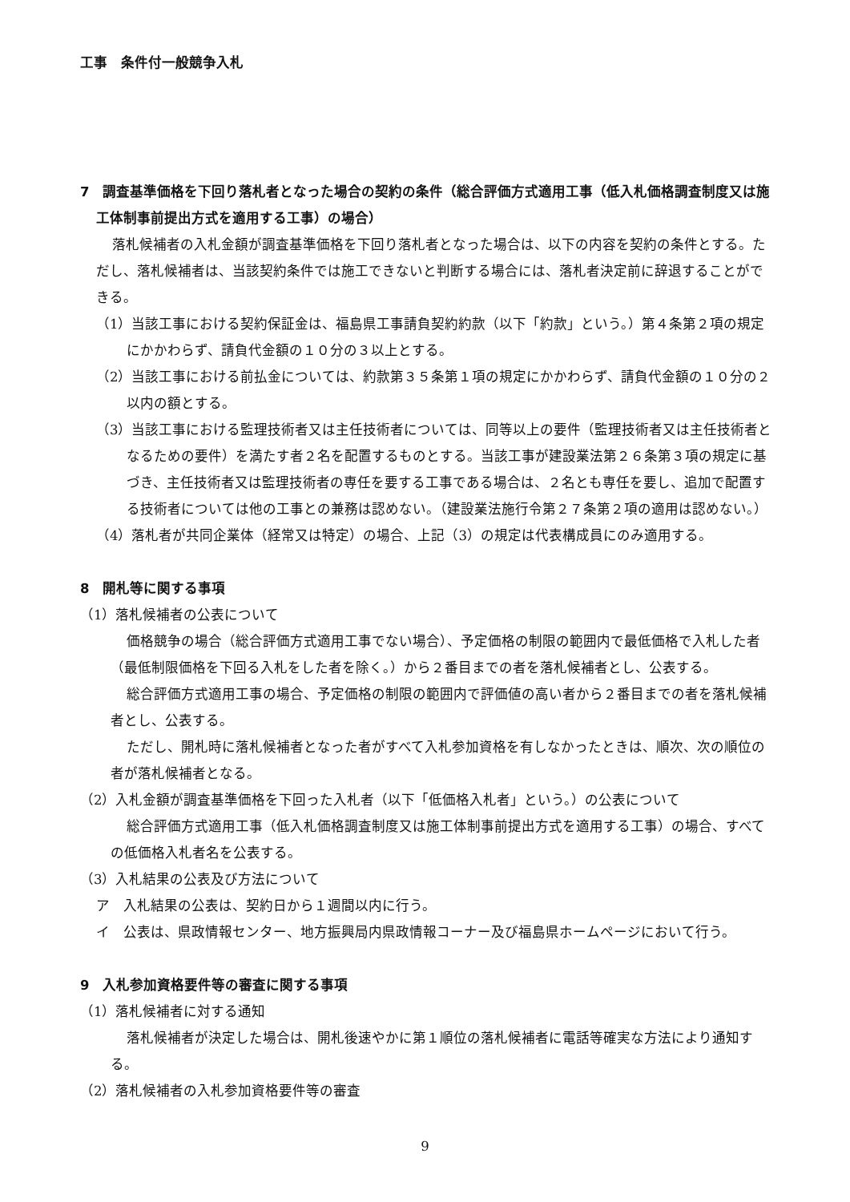工事　条件付一般競争入札
7　調査基準価格を下回り落札者となった場合の契約の条件（総合評価方式適用工事（低入札価格調査制度又は施工体制事前提出方式を適用する工事）の場合）
落札候補者の入札金額が調査基準価格を下回り落札者となった場合は、以下の内容を契約の条件とする。ただし、落札候補者は、当該契約条件では施工できないと判断する場合には、落札者決定前に辞退することができる。
（1）当該工事における契約保証金は、福島県工事請負契約約款（以下「約款」という。）第４条第２項の規定にかかわらず、請負代金額の１０分の３以上とする。
（2）当該工事における前払金については、約款第３５条第１項の規定にかかわらず、請負代金額の１０分の２以内の額とする。
（3）当該工事における監理技術者又は主任技術者については、同等以上の要件（監理技術者又は主任技術者となるための要件）を満たす者２名を配置するものとする。当該工事が建設業法第２６条第３項の規定に基づき、主任技術者又は監理技術者の専任を要する工事である場合は、２名とも専任を要し、追加で配置する技術者については他の工事との兼務は認めない。（建設業法施行令第２７条第２項の適用は認めない。）
（4）落札者が共同企業体（経常又は特定）の場合、上記（3）の規定は代表構成員にのみ適用する。
8　開札等に関する事項
（1）落札候補者の公表について
価格競争の場合（総合評価方式適用工事でない場合）、予定価格の制限の範囲内で最低価格で入札した者（最低制限価格を下回る入札をした者を除く。）から２番目までの者を落札候補者とし、公表する。
総合評価方式適用工事の場合、予定価格の制限の範囲内で評価値の高い者から２番目までの者を落札候補者とし、公表する。
ただし、開札時に落札候補者となった者がすべて入札参加資格を有しなかったときは、順次、次の順位の者が落札候補者となる。
（2）入札金額が調査基準価格を下回った入札者（以下「低価格入札者」という。）の公表について
総合評価方式適用工事（低入札価格調査制度又は施工体制事前提出方式を適用する工事）の場合、すべての低価格入札者名を公表する。
（3）入札結果の公表及び方法について
ア　入札結果の公表は、契約日から１週間以内に行う。
イ　公表は、県政情報センター、地方振興局内県政情報コーナー及び福島県ホームページにおいて行う。
9　入札参加資格要件等の審査に関する事項
（1）落札候補者に対する通知
落札候補者が決定した場合は、開札後速やかに第１順位の落札候補者に電話等確実な方法により通知する。
（2）落札候補者の入札参加資格要件等の審査
9